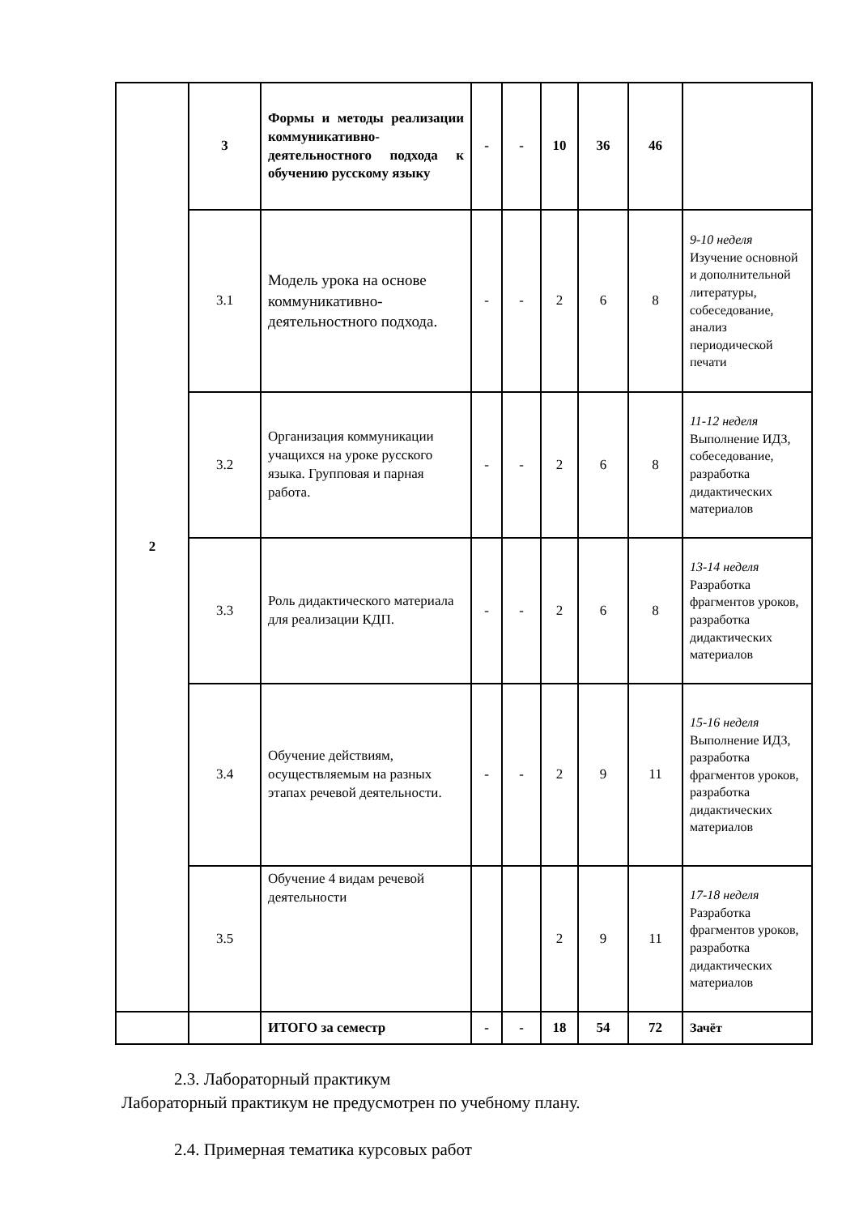| 2 | 3 | Формы и методы реализации коммуникативно-деятельностного подхода к обучению русскому языку | - | - | 10 | 36 | 46 | |
| | 3.1 | Модель урока на основе коммуникативно-деятельностного подхода. | - | - | 2 | 6 | 8 | 9-10 неделя Изучение основной и дополнительной литературы, собеседование, анализ периодической печати |
| | 3.2 | Организация коммуникации учащихся на уроке русского языка. Групповая и парная работа. | - | - | 2 | 6 | 8 | 11-12 неделя Выполнение ИДЗ, собеседование, разработка дидактических материалов |
| | 3.3 | Роль дидактического материала для реализации КДП. | - | - | 2 | 6 | 8 | 13-14 неделя Разработка фрагментов уроков, разработка дидактических материалов |
| | 3.4 | Обучение действиям, осуществляемым на разных этапах речевой деятельности. | - | - | 2 | 9 | 11 | 15-16 неделя Выполнение ИДЗ, разработка фрагментов уроков, разработка дидактических материалов |
| | 3.5 | Обучение 4 видам речевой деятельности | | | 2 | 9 | 11 | 17-18 неделя Разработка фрагментов уроков, разработка дидактических материалов |
| | | ИТОГО за семестр | - | - | 18 | 54 | 72 | Зачёт |
2.3. Лабораторный практикум
Лабораторный практикум не предусмотрен по учебному плану.
2.4. Примерная тематика курсовых работ